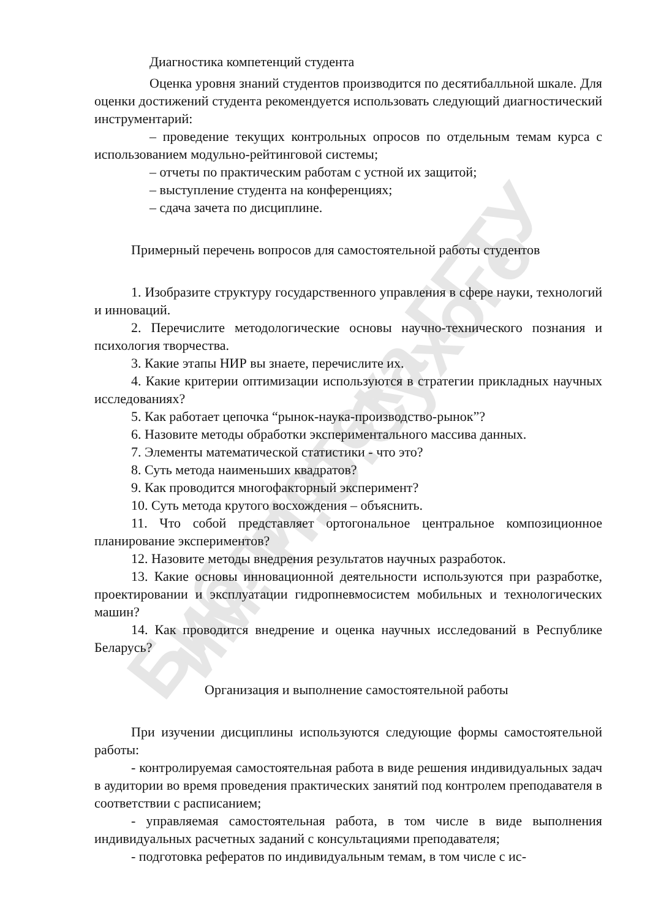Библиотека ГГТУ им. П.О.Сухого
Диагностика компетенций студента
Оценка уровня знаний студентов производится по десятибалльной шкале. Для оценки достижений студента рекомендуется использовать следующий диагностический инструментарий:
– проведение текущих контрольных опросов по отдельным темам курса с использованием модульно-рейтинговой системы;
– отчеты по практическим работам с устной их защитой;
– выступление студента на конференциях;
– сдача зачета по дисциплине.
Примерный перечень вопросов для самостоятельной работы студентов
1. Изобразите структуру государственного управления в сфере науки, технологий и инноваций.
2. Перечислите методологические основы научно-технического познания и психология творчества.
3. Какие этапы НИР вы знаете, перечислите их.
4. Какие критерии оптимизации используются в стратегии прикладных научных исследованиях?
5. Как работает цепочка “рынок-наука-производство-рынок”?
6. Назовите методы обработки экспериментального массива данных.
7. Элементы математической статистики - что это?
8. Суть метода наименьших квадратов?
9. Как проводится многофакторный эксперимент?
10. Суть метода крутого восхождения – объяснить.
11. Что собой представляет ортогональное центральное композиционное планирование экспериментов?
12. Назовите методы внедрения результатов научных разработок.
13. Какие основы инновационной деятельности используются при разработке, проектировании и эксплуатации гидропневмосистем мобильных и технологических машин?
14. Как проводится внедрение и оценка научных исследований в Республике Беларусь?
Организация и выполнение самостоятельной работы
При изучении дисциплины используются следующие формы самостоятельной работы:
- контролируемая самостоятельная работа в виде решения индивидуальных задач в аудитории во время проведения практических занятий под контролем преподавателя в соответствии с расписанием;
- управляемая самостоятельная работа, в том числе в виде выполнения индивидуальных расчетных заданий с консультациями преподавателя;
- подготовка рефератов по индивидуальным темам, в том числе с ис-